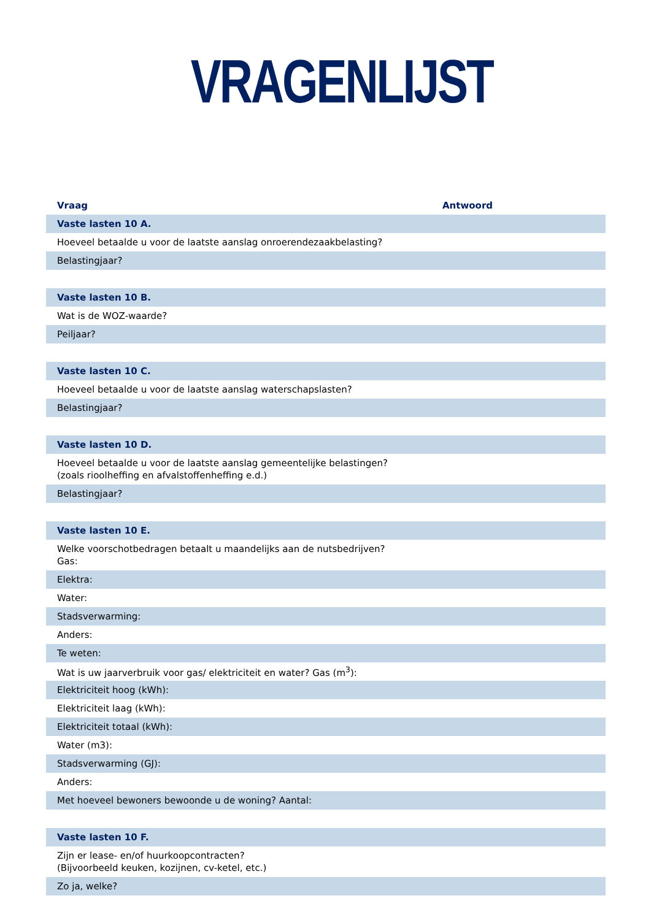VRAGENLIJST
| Vraag | Antwoord |
| --- | --- |
| Vaste lasten 10 A. | |
| Hoeveel betaalde u voor de laatste aanslag onroerendezaakbelasting? | |
| Belastingjaar? | |
| Vaste lasten 10 B. | |
| Wat is de WOZ-waarde? | |
| Peiljaar? | |
| Vaste lasten 10 C. | |
| Hoeveel betaalde u voor de laatste aanslag waterschapslasten? | |
| Belastingjaar? | |
| Vaste lasten 10 D. | |
| Hoeveel betaalde u voor de laatste aanslag gemeentelijke belastingen? (zoals rioolheffing en afvalstoffenheffing e.d.) | |
| Belastingjaar? | |
| Vaste lasten 10 E. | |
| Welke voorschotbedragen betaalt u maandelijks aan de nutsbedrijven? Gas: | |
| Elektra: | |
| Water: | |
| Stadsverwarming: | |
| Anders: | |
| Te weten: | |
| Wat is uw jaarverbruik voor gas/ elektriciteit en water? Gas (m<sup>3</sup>): | |
| Elektriciteit hoog (kWh): | |
| Elektriciteit laag (kWh): | |
| Elektriciteit totaal (kWh): | |
| Water (m3): | |
| Stadsverwarming (GJ): | |
| Anders: | |
| Met hoeveel bewoners bewoonde u de woning? Aantal: | |
| Vaste lasten 10 F. | |
| Zijn er lease- en/of huurkoopcontracten? (Bijvoorbeeld keuken, kozijnen, cv-ketel, etc.) | |
| Zo ja, welke? | |